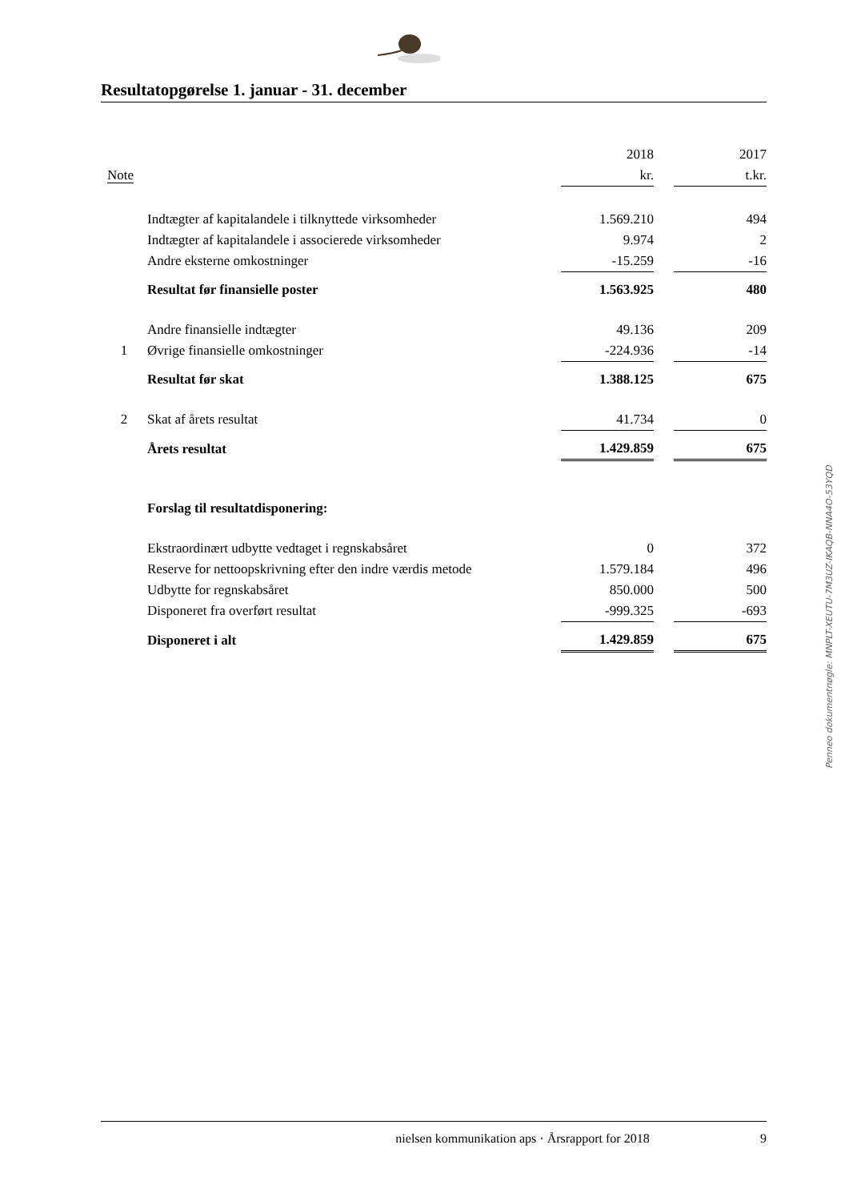Resultatopgørelse 1. januar - 31. december
| | | 2018 | | 2017 |
| Note | | kr. | | t.kr. |
| | Indtægter af kapitalandele i tilknyttede virksomheder | 1.569.210 | | 494 |
| | Indtægter af kapitalandele i associerede virksomheder | 9.974 | | 2 |
| | Andre eksterne omkostninger | -15.259 | | -16 |
| | Resultat før finansielle poster | 1.563.925 | | 480 |
| | Andre finansielle indtægter | 49.136 | | 209 |
| 1 | Øvrige finansielle omkostninger | -224.936 | | -14 |
| | Resultat før skat | 1.388.125 | | 675 |
| 2 | Skat af årets resultat | 41.734 | | 0 |
| | Årets resultat | 1.429.859 | | 675 |
| | Forslag til resultatdisponering: | | | |
| | Ekstraordinært udbytte vedtaget i regnskabsåret | 0 | | 372 |
| | Reserve for nettoopskrivning efter den indre værdis metode | 1.579.184 | | 496 |
| | Udbytte for regnskabsåret | 850.000 | | 500 |
| | Disponeret fra overført resultat | -999.325 | | -693 |
| | Disponeret i alt | 1.429.859 | | 675 |
Penneo dokumentnøgle: MNPLT-XEUTU-7M3UZ-IKAQB-NNA4O-53YQD
nielsen kommunikation aps · Årsrapport for 2018 9